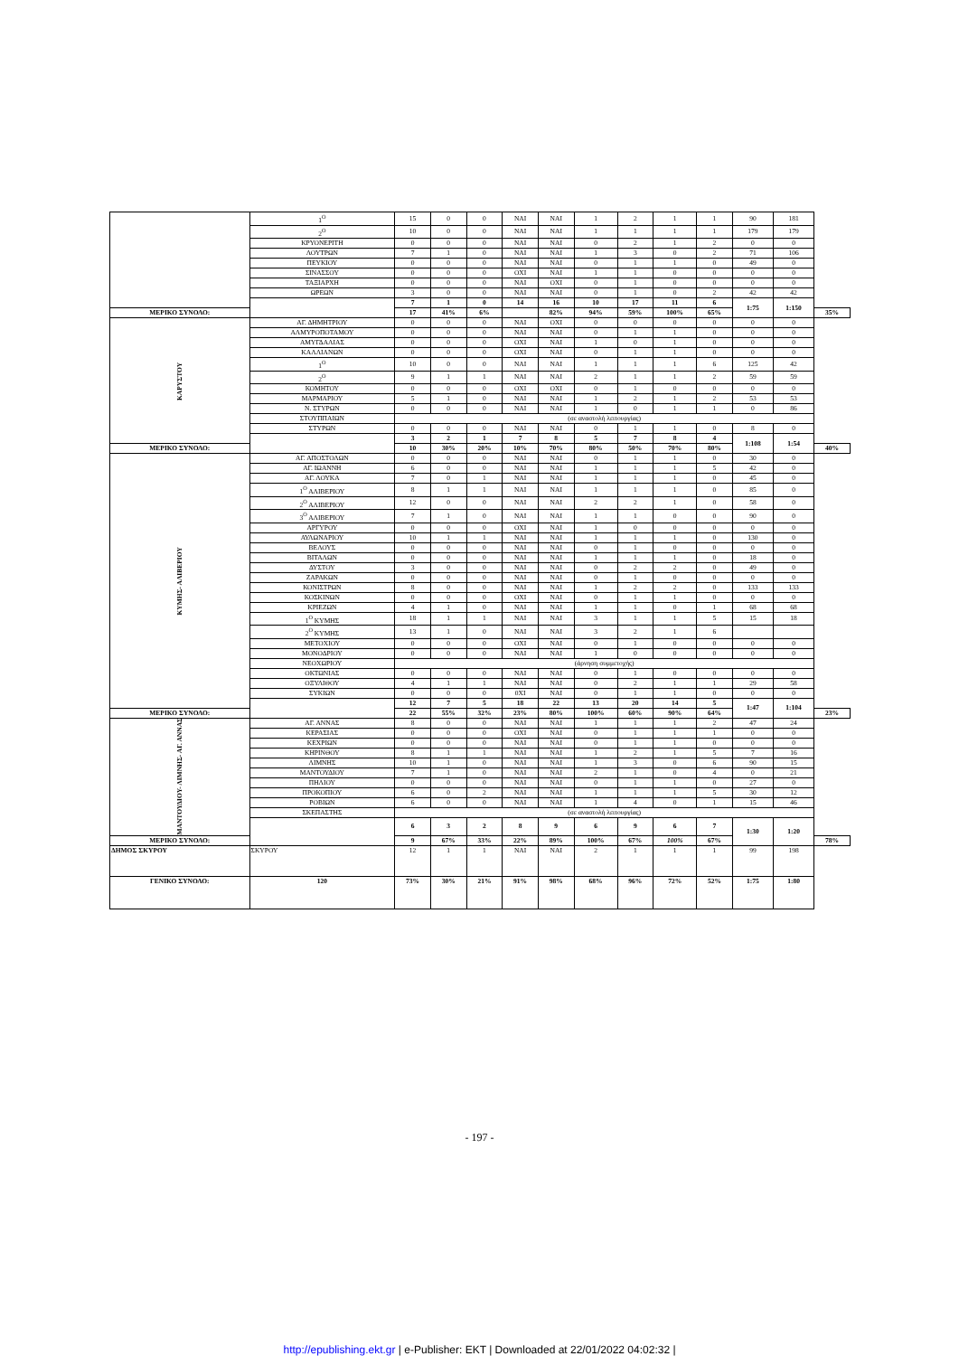| | | 1<sup>Ο</sup> | 15 | 0 | 0 | ΝΑΙ | ΝΑΙ | 1 | 2 | 1 | 1 | 90 | 181 | |
| | | 2<sup>Ο</sup> | 10 | 0 | 0 | ΝΑΙ | ΝΑΙ | 1 | 1 | 1 | 1 | 179 | 179 | |
| | | ΚΡΥΟΝΕΡΙΤΗ | 0 | 0 | 0 | ΝΑΙ | ΝΑΙ | 0 | 2 | 1 | 2 | 0 | 0 | |
| | | ΛΟΥΤΡΩΝ | 7 | 1 | 0 | ΝΑΙ | ΝΑΙ | 1 | 3 | 0 | 2 | 71 | 106 | |
| | | ΠΕΥΚΙΟΥ | 0 | 0 | 0 | ΝΑΙ | ΝΑΙ | 0 | 1 | 1 | 0 | 49 | 0 | |
| | | ΣΙΝΑΣΣΟΥ | 0 | 0 | 0 | ΟΧΙ | ΝΑΙ | 1 | 1 | 0 | 0 | 0 | 0 | |
| | | ΤΑΞΙΑΡΧΗ | 0 | 0 | 0 | ΝΑΙ | ΟΧΙ | 0 | 1 | 0 | 0 | 0 | 0 | |
| | | ΩΡΕΩΝ | 3 | 0 | 0 | ΝΑΙ | ΝΑΙ | 0 | 1 | 0 | 2 | 42 | 42 | |
| | | | 7 | 1 | 0 | 14 | 16 | 10 | 17 | 11 | 6 | 1:75 | 1:150 | |
| ΜΕΡΙΚΟ ΣΥΝΟΛΟ: | | | 17 | 41% | 6% | | 82% | 94% | 59% | 100% | 65% | | | 35% |
| ΚΑΡΥΣΤΟΥ | | ΑΓ. ΔΗΜΗΤΡΙΟΥ | 0 | 0 | 0 | ΝΑΙ | ΟΧΙ | 0 | 0 | 0 | 0 | 0 | 0 | |
| | | ΑΛΜΥΡΟΠΟΤΑΜΟΥ | 0 | 0 | 0 | ΝΑΙ | ΝΑΙ | 0 | 1 | 1 | 0 | 0 | 0 | |
| | | ΑΜΥΓΔΑΛΙΑΣ | 0 | 0 | 0 | ΟΧΙ | ΝΑΙ | 1 | 0 | 1 | 0 | 0 | 0 | |
| | | ΚΑΛΛΙΑΝΩΝ | 0 | 0 | 0 | ΟΧΙ | ΝΑΙ | 0 | 1 | 1 | 0 | 0 | 0 | |
| | | 1<sup>Ο</sup> | 10 | 0 | 0 | ΝΑΙ | ΝΑΙ | 1 | 1 | 1 | 6 | 125 | 42 | |
| | | 2<sup>Ο</sup> | 9 | 1 | 1 | ΝΑΙ | ΝΑΙ | 2 | 1 | 1 | 2 | 59 | 59 | |
| | | ΚΟΜΗΤΟΥ | 0 | 0 | 0 | ΟΧΙ | ΟΧΙ | 0 | 1 | 0 | 0 | 0 | 0 | |
| | | ΜΑΡΜΑΡΙΟΥ | 5 | 1 | 0 | ΝΑΙ | ΝΑΙ | 1 | 2 | 1 | 2 | 53 | 53 | |
| | | Ν. ΣΤΥΡΩΝ | 0 | 0 | 0 | ΝΑΙ | ΝΑΙ | 1 | 0 | 1 | 1 | 0 | 86 | |
| | | ΣΤΟΥΠΠΑΙΩΝ | (σε αναστολή λειτουργίας) | | | | | | | | | | | |
| | | ΣΤΥΡΩΝ | 0 | 0 | 0 | ΝΑΙ | ΝΑΙ | 0 | 1 | 1 | 0 | 8 | 0 | |
| | | | 3 | 2 | 1 | 7 | 8 | 5 | 7 | 8 | 4 | 1:108 | 1:54 | |
| ΜΕΡΙΚΟ ΣΥΝΟΛΟ: | | | 10 | 30% | 20% | 10% | 70% | 80% | 50% | 70% | 80% | | | 40% |
| ΚΥΜΗΣ- ΑΛΙΒΕΡΙΟΥ | | ΑΓ. ΑΠΟΣΤΟΛΩΝ | 0 | 0 | 0 | ΝΑΙ | ΝΑΙ | 0 | 1 | 1 | 0 | 30 | 0 | |
| | | ΑΓ. ΙΩΑΝΝΗ | 6 | 0 | 0 | ΝΑΙ | ΝΑΙ | 1 | 1 | 1 | 5 | 42 | 0 | |
| | | ΑΓ. ΛΟΥΚΑ | 7 | 0 | 1 | ΝΑΙ | ΝΑΙ | 1 | 1 | 1 | 0 | 45 | 0 | |
| | | 1<sup>Ο</sup> ΑΛΙΒΕΡΙΟΥ | 8 | 1 | 1 | ΝΑΙ | ΝΑΙ | 1 | 1 | 1 | 0 | 85 | 0 | |
| | | 2<sup>Ο</sup> ΑΛΙΒΕΡΙΟΥ | 12 | 0 | 0 | ΝΑΙ | ΝΑΙ | 2 | 2 | 1 | 0 | 58 | 0 | |
| | | 3<sup>Ο</sup> ΑΛΙΒΕΡΙΟΥ | 7 | 1 | 0 | ΝΑΙ | ΝΑΙ | 1 | 1 | 0 | 0 | 90 | 0 | |
| | | ΑΡΓΥΡΟΥ | 0 | 0 | 0 | ΟΧΙ | ΝΑΙ | 1 | 0 | 0 | 0 | 0 | 0 | |
| | | ΑΥΛΩΝΑΡΙΟΥ | 10 | 1 | 1 | ΝΑΙ | ΝΑΙ | 1 | 1 | 1 | 0 | 130 | 0 | |
| | | ΒΕΛΟΥΣ | 0 | 0 | 0 | ΝΑΙ | ΝΑΙ | 0 | 1 | 0 | 0 | 0 | 0 | |
| | | ΒΙΤΑΛΩΝ | 0 | 0 | 0 | ΝΑΙ | ΝΑΙ | 1 | 1 | 1 | 0 | 18 | 0 | |
| | | ΔΥΣΤΟΥ | 3 | 0 | 0 | ΝΑΙ | ΝΑΙ | 0 | 2 | 2 | 0 | 49 | 0 | |
| | | ΖΑΡΑΚΩΝ | 0 | 0 | 0 | ΝΑΙ | ΝΑΙ | 0 | 1 | 0 | 0 | 0 | 0 | |
| | | ΚΟΝΙΣΤΡΩΝ | 8 | 0 | 0 | ΝΑΙ | ΝΑΙ | 1 | 2 | 2 | 0 | 133 | 133 | |
| | | ΚΟΣΚΙΝΩΝ | 0 | 0 | 0 | ΟΧΙ | ΝΑΙ | 0 | 1 | 1 | 0 | 0 | 0 | |
| | | ΚΡΙΕΖΩΝ | 4 | 1 | 0 | ΝΑΙ | ΝΑΙ | 1 | 1 | 0 | 1 | 68 | 68 | |
| | | 1<sup>Ο</sup> ΚΥΜΗΣ | 18 | 1 | 1 | ΝΑΙ | ΝΑΙ | 3 | 1 | 1 | 5 | 15 | 18 | |
| | | 2<sup>Ο</sup> ΚΥΜΗΣ | 13 | 1 | 0 | ΝΑΙ | ΝΑΙ | 3 | 2 | 1 | 6 | | | |
| | | ΜΕΤΟΧΙΟΥ | 0 | 0 | 0 | ΟΧΙ | ΝΑΙ | 0 | 1 | 0 | 0 | 0 | 0 | |
| | | ΜΟΝΟΔΡΙΟΥ | 0 | 0 | 0 | ΝΑΙ | ΝΑΙ | 1 | 0 | 0 | 0 | 0 | 0 | |
| | | ΝΕΟΧΩΡΙΟΥ | (άρνηση συμμετοχής) | | | | | | | | | | | |
| | | ΟΚΤΩΝΙΑΣ | 0 | 0 | 0 | ΝΑΙ | ΝΑΙ | 0 | 1 | 0 | 0 | 0 | 0 | |
| | | ΟΞΥΛΙΘΟΥ | 4 | 1 | 1 | ΝΑΙ | ΝΑΙ | 0 | 2 | 1 | 1 | 29 | 58 | |
| | | ΣΥΚΙΩΝ | 0 | 0 | 0 | 0ΧΙ | ΝΑΙ | 0 | 1 | 1 | 0 | 0 | 0 | |
| | | | 12 | 7 | 5 | 18 | 22 | 13 | 20 | 14 | 5 | 1:47 | 1:104 | |
| ΜΕΡΙΚΟ ΣΥΝΟΛΟ: | | | 22 | 55% | 32% | 23% | 80% | 100% | 60% | 90% | 64% | | | 23% |
| ΜΑΝΤΟΥΔΙΟΥ- ΛΙΜΝΗΣ- ΑΓ. ΑΝΝΑΣ | | ΑΓ. ΑΝΝΑΣ | 8 | 0 | 0 | ΝΑΙ | ΝΑΙ | 1 | 1 | 1 | 2 | 47 | 24 | |
| | | ΚΕΡΑΣΙΑΣ | 0 | 0 | 0 | ΟΧΙ | ΝΑΙ | 0 | 1 | 1 | 1 | 0 | 0 | |
| | | ΚΕΧΡΙΩΝ | 0 | 0 | 0 | ΝΑΙ | ΝΑΙ | 0 | 1 | 1 | 0 | 0 | 0 | |
| | | ΚΗΡΙΝΘΟΥ | 8 | 1 | 1 | ΝΑΙ | ΝΑΙ | 1 | 2 | 1 | 5 | 7 | 16 | |
| | | ΛΙΜΝΗΣ | 10 | 1 | 0 | ΝΑΙ | ΝΑΙ | 1 | 3 | 0 | 6 | 90 | 15 | |
| | | ΜΑΝΤΟΥΔΙΟΥ | 7 | 1 | 0 | ΝΑΙ | ΝΑΙ | 2 | 1 | 0 | 4 | 0 | 21 | |
| | | ΠΗΛΙΟΥ | 0 | 0 | 0 | ΝΑΙ | ΝΑΙ | 0 | 1 | 1 | 0 | 27 | 0 | |
| | | ΠΡΟΚΟΠΙΟΥ | 6 | 0 | 2 | ΝΑΙ | ΝΑΙ | 1 | 1 | 1 | 5 | 30 | 12 | |
| | | ΡΟΒΙΩΝ | 6 | 0 | 0 | ΝΑΙ | ΝΑΙ | 1 | 4 | 0 | 1 | 15 | 46 | |
| | | ΣΚΕΠΑΣΤΗΣ | (σε αναστολή λειτουργίας) | | | | | | | | | | | |
| | | | 6 | 3 | 2 | 8 | 9 | 6 | 9 | 6 | 7 | 1:30 | 1:20 | |
| ΜΕΡΙΚΟ ΣΥΝΟΛΟ: | | | 9 | 67% | 33% | 22% | 89% | 100% | 67% | 100% | 67% | | | 78% |
| ΔΗΜΟΣ ΣΚΥΡΟΥ | ΣΚΥΡΟΥ | | 12 | 1 | 1 | ΝΑΙ | ΝΑΙ | 2 | 1 | 1 | 1 | 99 | 198 | |
| ΓΕΝΙΚΟ ΣΥΝΟΛΟ: | 120 | | 73% | 30% | 21% | 91% | 98% | 68% | 96% | 72% | 52% | 1:75 | 1:80 | |
- 197 -
http://epublishing.ekt.gr | e-Publisher: EKT | Downloaded at 22/01/2022 04:02:32 |